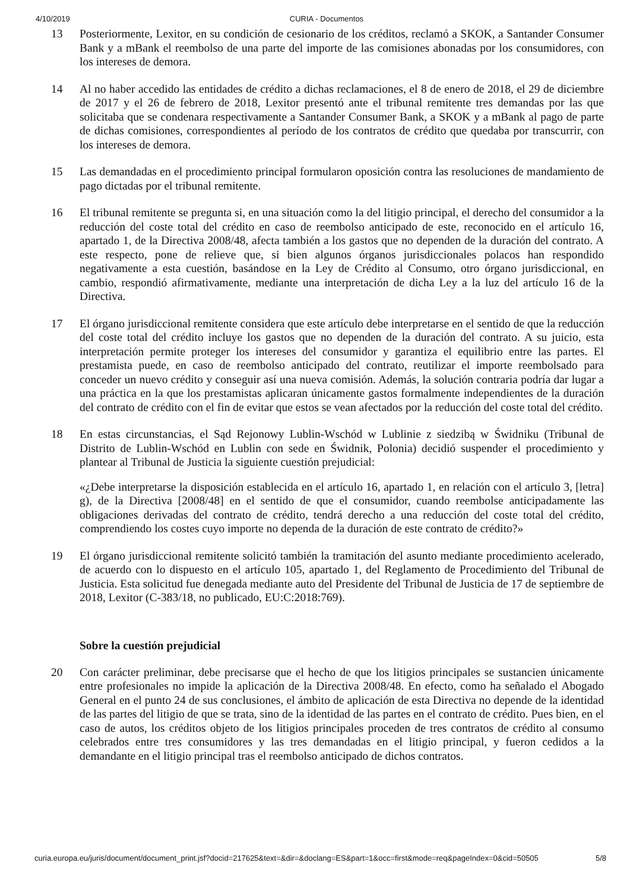4/10/2019 CURIA - Documentos
13 Posteriormente, Lexitor, en su condición de cesionario de los créditos, reclamó a SKOK, a Santander Consumer Bank y a mBank el reembolso de una parte del importe de las comisiones abonadas por los consumidores, con los intereses de demora.
14 Al no haber accedido las entidades de crédito a dichas reclamaciones, el 8 de enero de 2018, el 29 de diciembre de 2017 y el 26 de febrero de 2018, Lexitor presentó ante el tribunal remitente tres demandas por las que solicitaba que se condenara respectivamente a Santander Consumer Bank, a SKOK y a mBank al pago de parte de dichas comisiones, correspondientes al período de los contratos de crédito que quedaba por transcurrir, con los intereses de demora.
15 Las demandadas en el procedimiento principal formularon oposición contra las resoluciones de mandamiento de pago dictadas por el tribunal remitente.
16 El tribunal remitente se pregunta si, en una situación como la del litigio principal, el derecho del consumidor a la reducción del coste total del crédito en caso de reembolso anticipado de este, reconocido en el artículo 16, apartado 1, de la Directiva 2008/48, afecta también a los gastos que no dependen de la duración del contrato. A este respecto, pone de relieve que, si bien algunos órganos jurisdiccionales polacos han respondido negativamente a esta cuestión, basándose en la Ley de Crédito al Consumo, otro órgano jurisdiccional, en cambio, respondió afirmativamente, mediante una interpretación de dicha Ley a la luz del artículo 16 de la Directiva.
17 El órgano jurisdiccional remitente considera que este artículo debe interpretarse en el sentido de que la reducción del coste total del crédito incluye los gastos que no dependen de la duración del contrato. A su juicio, esta interpretación permite proteger los intereses del consumidor y garantiza el equilibrio entre las partes. El prestamista puede, en caso de reembolso anticipado del contrato, reutilizar el importe reembolsado para conceder un nuevo crédito y conseguir así una nueva comisión. Además, la solución contraria podría dar lugar a una práctica en la que los prestamistas aplicaran únicamente gastos formalmente independientes de la duración del contrato de crédito con el fin de evitar que estos se vean afectados por la reducción del coste total del crédito.
18 En estas circunstancias, el Sąd Rejonowy Lublin-Wschód w Lublinie z siedzibą w Świdniku (Tribunal de Distrito de Lublin-Wschód en Lublin con sede en Świdnik, Polonia) decidió suspender el procedimiento y plantear al Tribunal de Justicia la siguiente cuestión prejudicial:
«¿Debe interpretarse la disposición establecida en el artículo 16, apartado 1, en relación con el artículo 3, [letra] g), de la Directiva [2008/48] en el sentido de que el consumidor, cuando reembolse anticipadamente las obligaciones derivadas del contrato de crédito, tendrá derecho a una reducción del coste total del crédito, comprendiendo los costes cuyo importe no dependa de la duración de este contrato de crédito?»
19 El órgano jurisdiccional remitente solicitó también la tramitación del asunto mediante procedimiento acelerado, de acuerdo con lo dispuesto en el artículo 105, apartado 1, del Reglamento de Procedimiento del Tribunal de Justicia. Esta solicitud fue denegada mediante auto del Presidente del Tribunal de Justicia de 17 de septiembre de 2018, Lexitor (C-383/18, no publicado, EU:C:2018:769).
Sobre la cuestión prejudicial
20 Con carácter preliminar, debe precisarse que el hecho de que los litigios principales se sustancien únicamente entre profesionales no impide la aplicación de la Directiva 2008/48. En efecto, como ha señalado el Abogado General en el punto 24 de sus conclusiones, el ámbito de aplicación de esta Directiva no depende de la identidad de las partes del litigio de que se trata, sino de la identidad de las partes en el contrato de crédito. Pues bien, en el caso de autos, los créditos objeto de los litigios principales proceden de tres contratos de crédito al consumo celebrados entre tres consumidores y las tres demandadas en el litigio principal, y fueron cedidos a la demandante en el litigio principal tras el reembolso anticipado de dichos contratos.
curia.europa.eu/juris/document/document_print.jsf?docid=217625&text=&dir=&doclang=ES&part=1&occ=first&mode=req&pageIndex=0&cid=50505 5/8